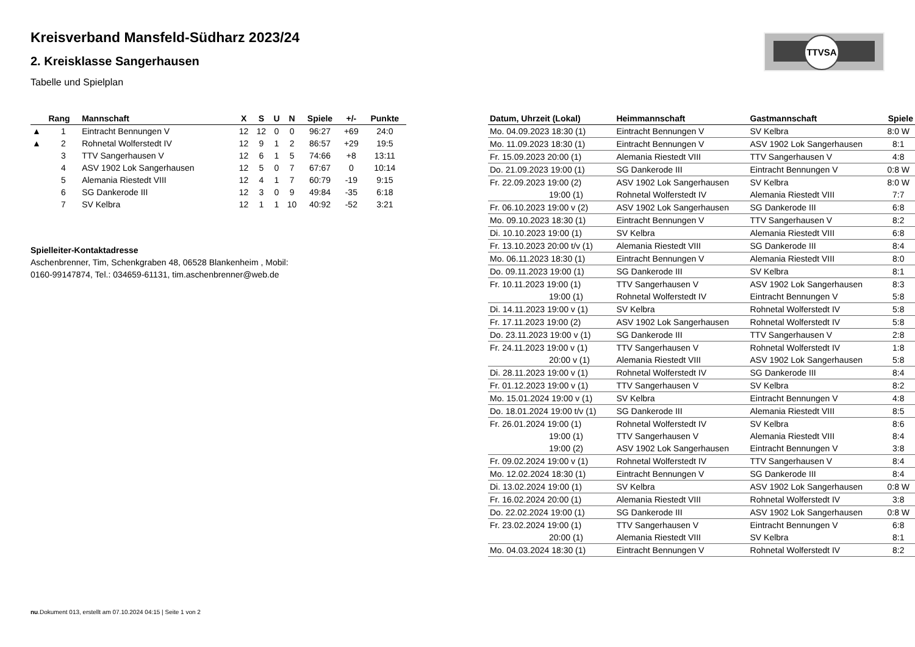TTVSA
Kreisverband Mansfeld-Südharz 2023/24
2. Kreisklasse Sangerhausen
Tabelle und Spielplan
| | Rang | Mannschaft | X | S | U | N | Spiele | +/- | Punkte |
| --- | --- | --- | --- | --- | --- | --- | --- | --- | --- |
| ▲ | 1 | Eintracht Bennungen V | 12 | 12 | 0 | 0 | 96:27 | +69 | 24:0 |
| ▲ | 2 | Rohnetal Wolferstedt IV | 12 | 9 | 1 | 2 | 86:57 | +29 | 19:5 |
| | 3 | TTV Sangerhausen V | 12 | 6 | 1 | 5 | 74:66 | +8 | 13:11 |
| | 4 | ASV 1902 Lok Sangerhausen | 12 | 5 | 0 | 7 | 67:67 | 0 | 10:14 |
| | 5 | Alemania Riestedt VIII | 12 | 4 | 1 | 7 | 60:79 | -19 | 9:15 |
| | 6 | SG Dankerode III | 12 | 3 | 0 | 9 | 49:84 | -35 | 6:18 |
| | 7 | SV Kelbra | 12 | 1 | 1 | 10 | 40:92 | -52 | 3:21 |
Spielleiter-Kontaktadresse
Aschenbrenner, Tim, Schenkgraben 48, 06528 Blankenheim , Mobil:
0160-99147874, Tel.: 034659-61131, tim.aschenbrenner@web.de
| Datum, Uhrzeit (Lokal) | Heimmannschaft | Gastmannschaft | Spiele |
| --- | --- | --- | --- |
| Mo. 04.09.2023 18:30 (1) | Eintracht Bennungen V | SV Kelbra | 8:0 W |
| Mo. 11.09.2023 18:30 (1) | Eintracht Bennungen V | ASV 1902 Lok Sangerhausen | 8:1 |
| Fr. 15.09.2023 20:00 (1) | Alemania Riestedt VIII | TTV Sangerhausen V | 4:8 |
| Do. 21.09.2023 19:00 (1) | SG Dankerode III | Eintracht Bennungen V | 0:8 W |
| Fr. 22.09.2023 19:00 (2) | ASV 1902 Lok Sangerhausen | SV Kelbra | 8:0 W |
| 19:00 (1) | Rohnetal Wolferstedt IV | Alemania Riestedt VIII | 7:7 |
| Fr. 06.10.2023 19:00 v (2) | ASV 1902 Lok Sangerhausen | SG Dankerode III | 6:8 |
| Mo. 09.10.2023 18:30 (1) | Eintracht Bennungen V | TTV Sangerhausen V | 8:2 |
| Di. 10.10.2023 19:00 (1) | SV Kelbra | Alemania Riestedt VIII | 6:8 |
| Fr. 13.10.2023 20:00 t/v (1) | Alemania Riestedt VIII | SG Dankerode III | 8:4 |
| Mo. 06.11.2023 18:30 (1) | Eintracht Bennungen V | Alemania Riestedt VIII | 8:0 |
| Do. 09.11.2023 19:00 (1) | SG Dankerode III | SV Kelbra | 8:1 |
| Fr. 10.11.2023 19:00 (1) | TTV Sangerhausen V | ASV 1902 Lok Sangerhausen | 8:3 |
| 19:00 (1) | Rohnetal Wolferstedt IV | Eintracht Bennungen V | 5:8 |
| Di. 14.11.2023 19:00 v (1) | SV Kelbra | Rohnetal Wolferstedt IV | 5:8 |
| Fr. 17.11.2023 19:00 (2) | ASV 1902 Lok Sangerhausen | Rohnetal Wolferstedt IV | 5:8 |
| Do. 23.11.2023 19:00 v (1) | SG Dankerode III | TTV Sangerhausen V | 2:8 |
| Fr. 24.11.2023 19:00 v (1) | TTV Sangerhausen V | Rohnetal Wolferstedt IV | 1:8 |
| 20:00 v (1) | Alemania Riestedt VIII | ASV 1902 Lok Sangerhausen | 5:8 |
| Di. 28.11.2023 19:00 v (1) | Rohnetal Wolferstedt IV | SG Dankerode III | 8:4 |
| Fr. 01.12.2023 19:00 v (1) | TTV Sangerhausen V | SV Kelbra | 8:2 |
| Mo. 15.01.2024 19:00 v (1) | SV Kelbra | Eintracht Bennungen V | 4:8 |
| Do. 18.01.2024 19:00 t/v (1) | SG Dankerode III | Alemania Riestedt VIII | 8:5 |
| Fr. 26.01.2024 19:00 (1) | Rohnetal Wolferstedt IV | SV Kelbra | 8:6 |
| 19:00 (1) | TTV Sangerhausen V | Alemania Riestedt VIII | 8:4 |
| 19:00 (2) | ASV 1902 Lok Sangerhausen | Eintracht Bennungen V | 3:8 |
| Fr. 09.02.2024 19:00 v (1) | Rohnetal Wolferstedt IV | TTV Sangerhausen V | 8:4 |
| Mo. 12.02.2024 18:30 (1) | Eintracht Bennungen V | SG Dankerode III | 8:4 |
| Di. 13.02.2024 19:00 (1) | SV Kelbra | ASV 1902 Lok Sangerhausen | 0:8 W |
| Fr. 16.02.2024 20:00 (1) | Alemania Riestedt VIII | Rohnetal Wolferstedt IV | 3:8 |
| Do. 22.02.2024 19:00 (1) | SG Dankerode III | ASV 1902 Lok Sangerhausen | 0:8 W |
| Fr. 23.02.2024 19:00 (1) | TTV Sangerhausen V | Eintracht Bennungen V | 6:8 |
| 20:00 (1) | Alemania Riestedt VIII | SV Kelbra | 8:1 |
| Mo. 04.03.2024 18:30 (1) | Eintracht Bennungen V | Rohnetal Wolferstedt IV | 8:2 |
nu.Dokument 013, erstellt am 07.10.2024 04:15 | Seite 1 von 2